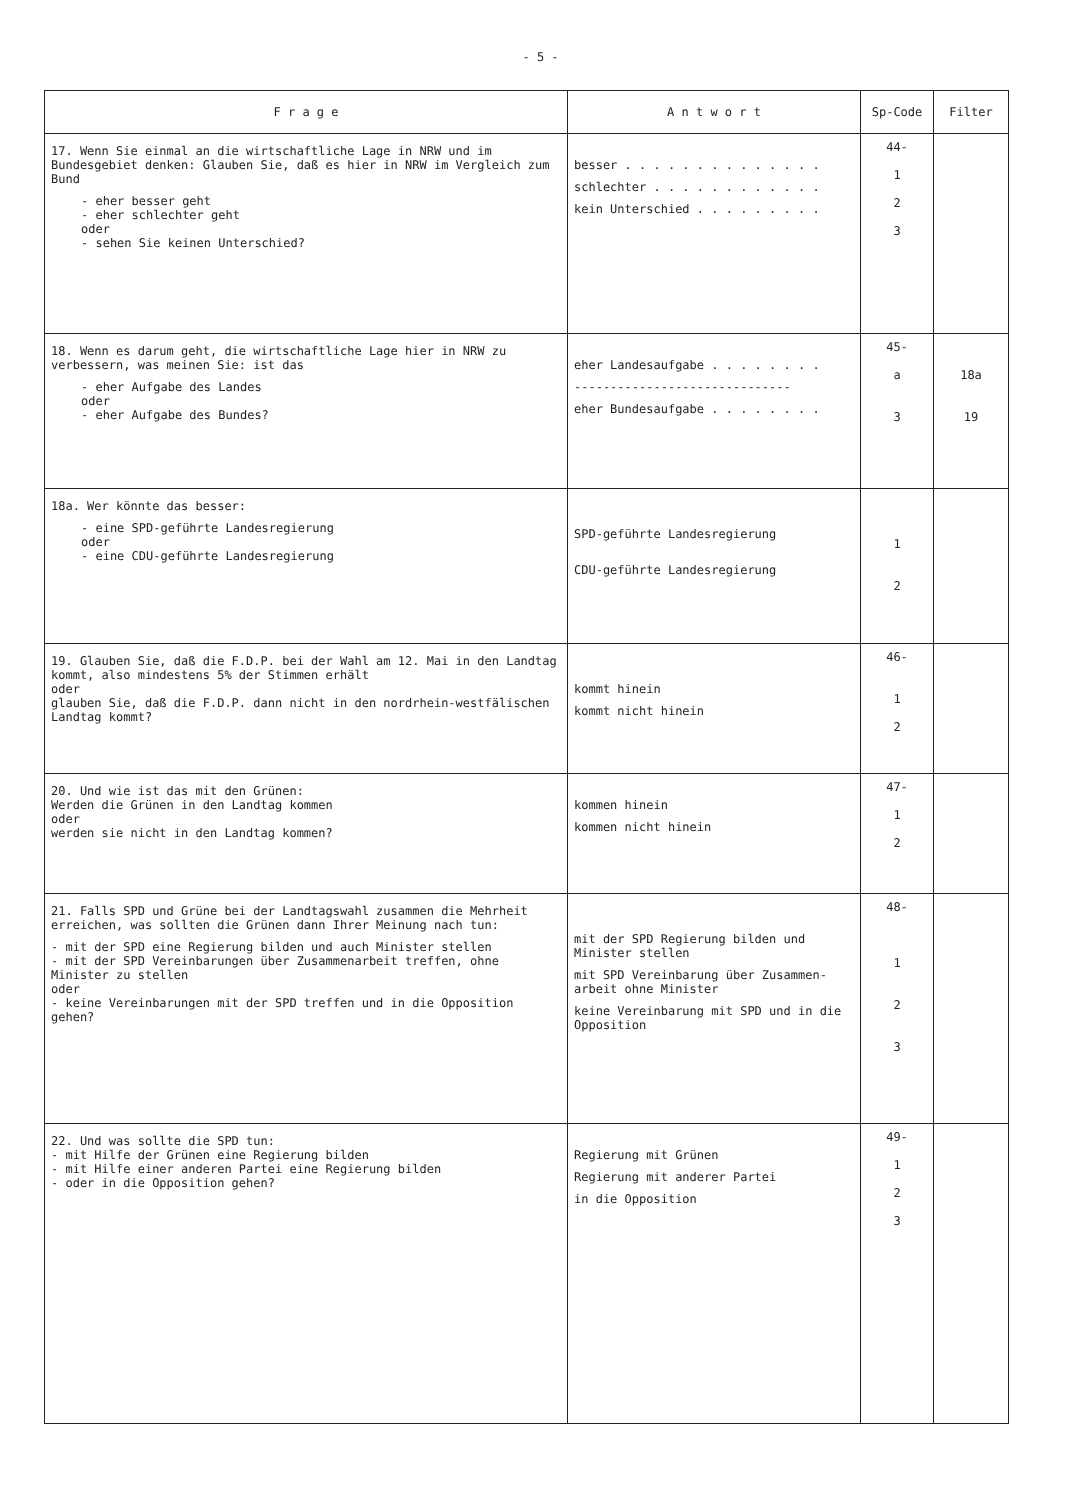- 5 -
| F r a g e | A n t w o r t | Sp-Code | Filter |
| --- | --- | --- | --- |
| 17. Wenn Sie einmal an die wirtschaftliche Lage in NRW und im Bundesgebiet denken: Glauben Sie, daß es hier in NRW im Vergleich zum Bund - eher besser geht - eher schlechter geht oder - sehen Sie keinen Unterschied? | besser . . . . . . . . . . . . . . schlechter . . . . . . . . . . . . kein Unterschied . . . . . . . . . | 44- 1 2 3 | |
| 18. Wenn es darum geht, die wirtschaftliche Lage hier in NRW zu verbessern, was meinen Sie: ist das - eher Aufgabe des Landes oder - eher Aufgabe des Bundes? | eher Landesaufgabe . . . . . . . . ------------------------------ eher Bundesaufgabe . . . . . . . . | 45- a 3 | 18a 19 |
| 18a. Wer könnte das besser: - eine SPD-geführte Landesregierung oder - eine CDU-geführte Landesregierung | SPD-geführte Landesregierung CDU-geführte Landesregierung | 1 2 | |
| 19. Glauben Sie, daß die F.D.P. bei der Wahl am 12. Mai in den Landtag kommt, also mindestens 5% der Stimmen erhält oder glauben Sie, daß die F.D.P. dann nicht in den nordrhein-westfälischen Landtag kommt? | kommt hinein kommt nicht hinein | 46- 1 2 | |
| 20. Und wie ist das mit den Grünen: Werden die Grünen in den Landtag kommen oder werden sie nicht in den Landtag kommen? | kommen hinein kommen nicht hinein | 47- 1 2 | |
| 21. Falls SPD und Grüne bei der Landtagswahl zusammen die Mehrheit erreichen, was sollten die Grünen dann Ihrer Meinung nach tun: - mit der SPD eine Regierung bilden und auch Minister stellen - mit der SPD Vereinbarungen über Zusammenarbeit treffen, ohne Minister zu stellen oder - keine Vereinbarungen mit der SPD treffen und in die Opposition gehen? | mit der SPD Regierung bilden und Minister stellen mit SPD Vereinbarung über Zusammen-arbeit ohne Minister keine Vereinbarung mit SPD und in die Opposition | 48- 1 2 3 | |
| 22. Und was sollte die SPD tun: - mit Hilfe der Grünen eine Regierung bilden - mit Hilfe einer anderen Partei eine Regierung bilden - oder in die Opposition gehen? | Regierung mit Grünen Regierung mit anderer Partei in die Opposition | 49- 1 2 3 | |